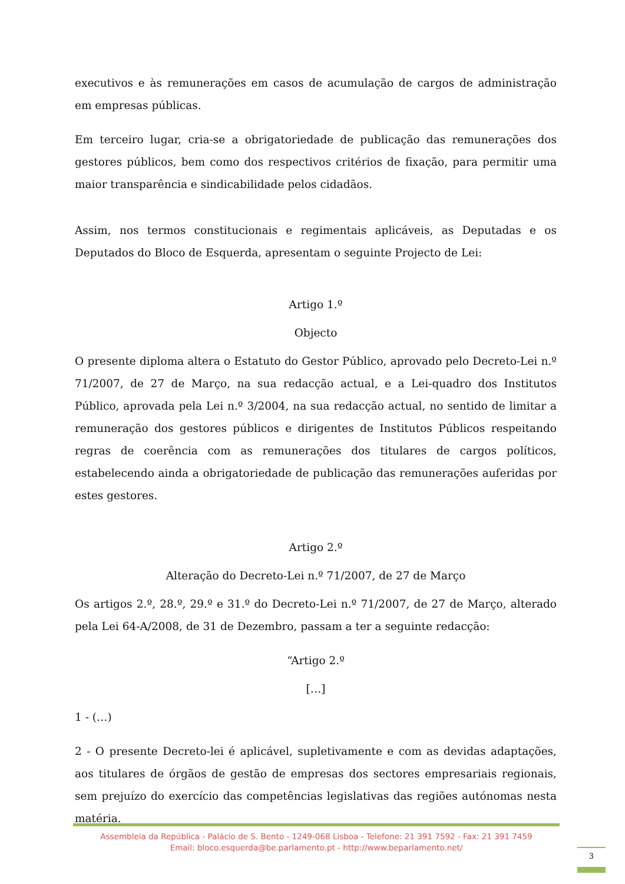executivos e às remunerações em casos de acumulação de cargos de administração em empresas públicas.
Em terceiro lugar, cria-se a obrigatoriedade de publicação das remunerações dos gestores públicos, bem como dos respectivos critérios de fixação, para permitir uma maior transparência e sindicabilidade pelos cidadãos.
Assim, nos termos constitucionais e regimentais aplicáveis, as Deputadas e os Deputados do Bloco de Esquerda, apresentam o seguinte Projecto de Lei:
Artigo 1.º
Objecto
O presente diploma altera o Estatuto do Gestor Público, aprovado pelo Decreto-Lei n.º 71/2007, de 27 de Março, na sua redacção actual, e a Lei-quadro dos Institutos Público, aprovada pela Lei n.º 3/2004, na sua redacção actual, no sentido de limitar a remuneração dos gestores públicos e dirigentes de Institutos Públicos respeitando regras de coerência com as remunerações dos titulares de cargos políticos, estabelecendo ainda a obrigatoriedade de publicação das remunerações auferidas por estes gestores.
Artigo 2.º
Alteração do Decreto-Lei n.º 71/2007, de 27 de Março
Os artigos 2.º, 28.º, 29.º e 31.º do Decreto-Lei n.º 71/2007, de 27 de Março, alterado pela Lei 64-A/2008, de 31 de Dezembro, passam a ter a seguinte redacção:
“Artigo 2.º
[…]
1 - (…)
2 - O presente Decreto-lei é aplicável, supletivamente e com as devidas adaptações, aos titulares de órgãos de gestão de empresas dos sectores empresariais regionais, sem prejuízo do exercício das competências legislativas das regiões autónomas nesta matéria.
Assembleia da República - Palácio de S. Bento - 1249-068 Lisboa - Telefone: 21 391 7592 - Fax: 21 391 7459
Email: bloco.esquerda@be.parlamento.pt - http://www.beparlamento.net/
3